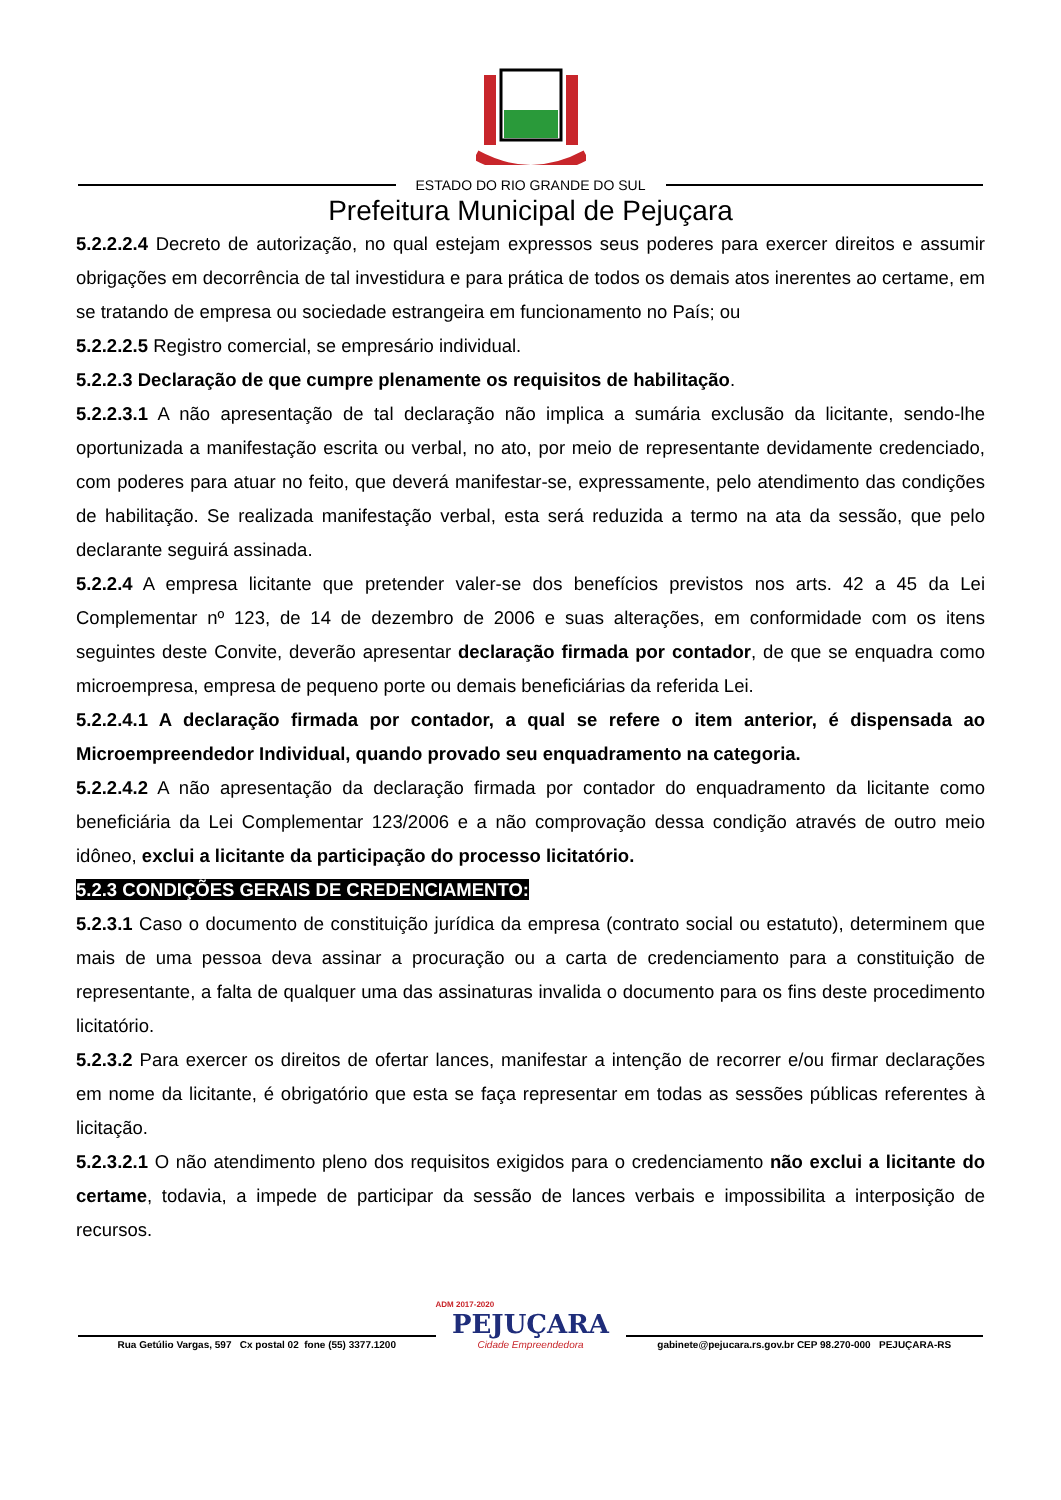ESTADO DO RIO GRANDE DO SUL
Prefeitura Municipal de Pejuçara
5.2.2.2.4 Decreto de autorização, no qual estejam expressos seus poderes para exercer direitos e assumir obrigações em decorrência de tal investidura e para prática de todos os demais atos inerentes ao certame, em se tratando de empresa ou sociedade estrangeira em funcionamento no País; ou
5.2.2.2.5 Registro comercial, se empresário individual.
5.2.2.3 Declaração de que cumpre plenamente os requisitos de habilitação.
5.2.2.3.1 A não apresentação de tal declaração não implica a sumária exclusão da licitante, sendo-lhe oportunizada a manifestação escrita ou verbal, no ato, por meio de representante devidamente credenciado, com poderes para atuar no feito, que deverá manifestar-se, expressamente, pelo atendimento das condições de habilitação. Se realizada manifestação verbal, esta será reduzida a termo na ata da sessão, que pelo declarante seguirá assinada.
5.2.2.4 A empresa licitante que pretender valer-se dos benefícios previstos nos arts. 42 a 45 da Lei Complementar nº 123, de 14 de dezembro de 2006 e suas alterações, em conformidade com os itens seguintes deste Convite, deverão apresentar declaração firmada por contador, de que se enquadra como microempresa, empresa de pequeno porte ou demais beneficiárias da referida Lei.
5.2.2.4.1 A declaração firmada por contador, a qual se refere o item anterior, é dispensada ao Microempreendedor Individual, quando provado seu enquadramento na categoria.
5.2.2.4.2 A não apresentação da declaração firmada por contador do enquadramento da licitante como beneficiária da Lei Complementar 123/2006 e a não comprovação dessa condição através de outro meio idôneo, exclui a licitante da participação do processo licitatório.
5.2.3 CONDIÇÕES GERAIS DE CREDENCIAMENTO:
5.2.3.1 Caso o documento de constituição jurídica da empresa (contrato social ou estatuto), determinem que mais de uma pessoa deva assinar a procuração ou a carta de credenciamento para a constituição de representante, a falta de qualquer uma das assinaturas invalida o documento para os fins deste procedimento licitatório.
5.2.3.2 Para exercer os direitos de ofertar lances, manifestar a intenção de recorrer e/ou firmar declarações em nome da licitante, é obrigatório que esta se faça representar em todas as sessões públicas referentes à licitação.
5.2.3.2.1 O não atendimento pleno dos requisitos exigidos para o credenciamento não exclui a licitante do certame, todavia, a impede de participar da sessão de lances verbais e impossibilita a interposição de recursos.
Rua Getúlio Vargas, 597 Cx postal 02 fone (55) 3377.1200
ADM 2017-2020
PEJUÇARA
Cidade Empreendedora
gabinete@pejucara.rs.gov.br CEP 98.270-000 PEJUÇARA-RS